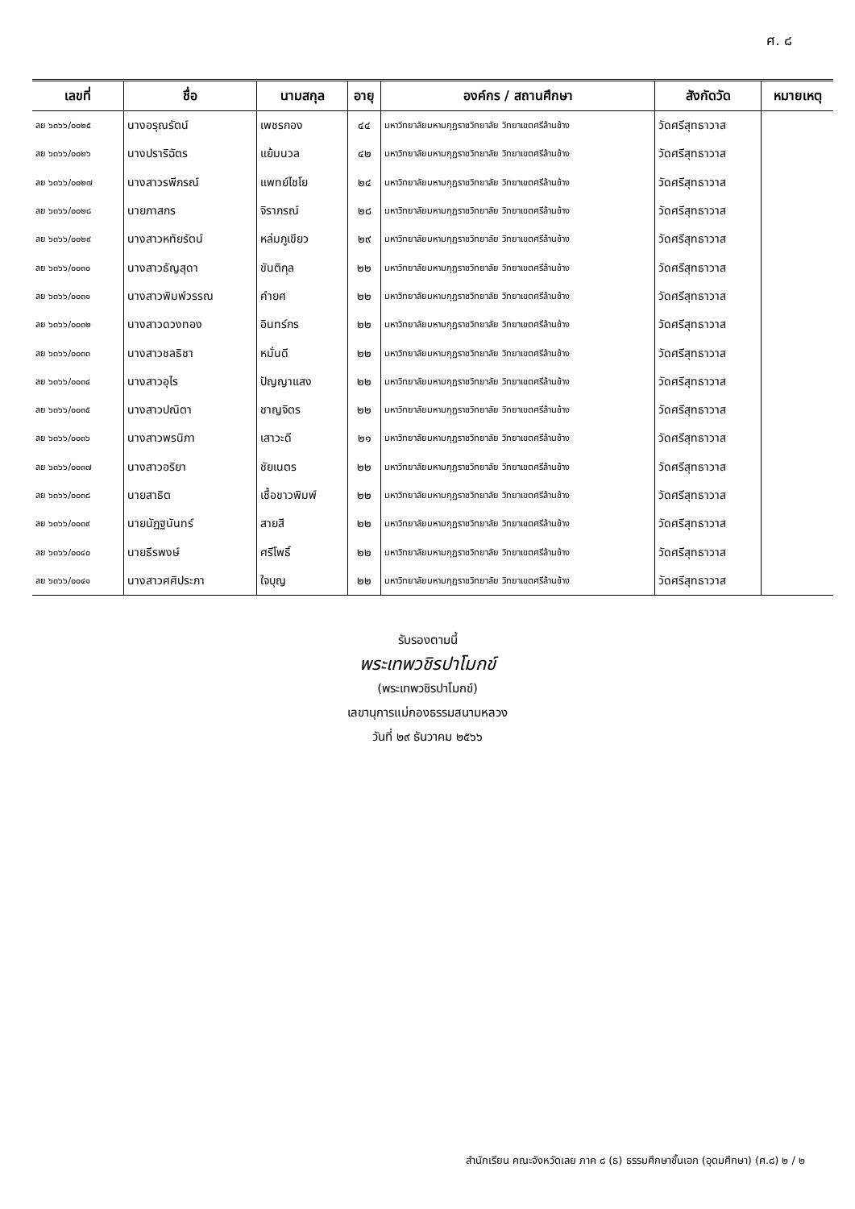ศ. ๘
| เลขที่ | ชื่อ | นามสกุล | อายุ | องค์กร / สถานศึกษา | สังกัดวัด | หมายเหตุ |
| --- | --- | --- | --- | --- | --- | --- |
| ลย ๖๓๖๖/๐๐๒๕ | นางอรุณรัตน์ | เพชรกอง | ๔๔ | มหาวิทยาลัยมหามกุฏราชวิทยาลัย วิทยาเขตศรีล้านช้าง | วัดศรีสุทธาวาส | |
| ลย ๖๓๖๖/๐๐๒๖ | นางปราริฉัตร | แย้มนวล | ๔๒ | มหาวิทยาลัยมหามกุฏราชวิทยาลัย วิทยาเขตศรีล้านช้าง | วัดศรีสุทธาวาส | |
| ลย ๖๓๖๖/๐๐๒๗ | นางสาวรพีภรณ์ | แพทย์ไชโย | ๒๔ | มหาวิทยาลัยมหามกุฏราชวิทยาลัย วิทยาเขตศรีล้านช้าง | วัดศรีสุทธาวาส | |
| ลย ๖๓๖๖/๐๐๒๘ | นายภาสกร | จิราภรณ์ | ๒๘ | มหาวิทยาลัยมหามกุฏราชวิทยาลัย วิทยาเขตศรีล้านช้าง | วัดศรีสุทธาวาส | |
| ลย ๖๓๖๖/๐๐๒๙ | นางสาวหทัยรัตน์ | หล่มภูเขียว | ๒๙ | มหาวิทยาลัยมหามกุฏราชวิทยาลัย วิทยาเขตศรีล้านช้าง | วัดศรีสุทธาวาส | |
| ลย ๖๓๖๖/๐๐๓๐ | นางสาวธัญสุดา | ขันติกุล | ๒๒ | มหาวิทยาลัยมหามกุฏราชวิทยาลัย วิทยาเขตศรีล้านช้าง | วัดศรีสุทธาวาส | |
| ลย ๖๓๖๖/๐๐๓๑ | นางสาวพิมพ์วรรณ | คำยศ | ๒๒ | มหาวิทยาลัยมหามกุฏราชวิทยาลัย วิทยาเขตศรีล้านช้าง | วัดศรีสุทธาวาส | |
| ลย ๖๓๖๖/๐๐๓๒ | นางสาวดวงทอง | อินทร์กร | ๒๒ | มหาวิทยาลัยมหามกุฏราชวิทยาลัย วิทยาเขตศรีล้านช้าง | วัดศรีสุทธาวาส | |
| ลย ๖๓๖๖/๐๐๓๓ | นางสาวชลธิชา | หมั่นดี | ๒๒ | มหาวิทยาลัยมหามกุฏราชวิทยาลัย วิทยาเขตศรีล้านช้าง | วัดศรีสุทธาวาส | |
| ลย ๖๓๖๖/๐๐๓๔ | นางสาวอุไร | ปัญญาแสง | ๒๒ | มหาวิทยาลัยมหามกุฏราชวิทยาลัย วิทยาเขตศรีล้านช้าง | วัดศรีสุทธาวาส | |
| ลย ๖๓๖๖/๐๐๓๕ | นางสาวปณิตา | ชาญจิตร | ๒๒ | มหาวิทยาลัยมหามกุฏราชวิทยาลัย วิทยาเขตศรีล้านช้าง | วัดศรีสุทธาวาส | |
| ลย ๖๓๖๖/๐๐๓๖ | นางสาวพรนิภา | เสาวะดี | ๒๑ | มหาวิทยาลัยมหามกุฏราชวิทยาลัย วิทยาเขตศรีล้านช้าง | วัดศรีสุทธาวาส | |
| ลย ๖๓๖๖/๐๐๓๗ | นางสาวอริยา | ชัยเนตร | ๒๒ | มหาวิทยาลัยมหามกุฏราชวิทยาลัย วิทยาเขตศรีล้านช้าง | วัดศรีสุทธาวาส | |
| ลย ๖๓๖๖/๐๐๓๘ | นายสาธิต | เชื้อขาวพิมพ์ | ๒๒ | มหาวิทยาลัยมหามกุฏราชวิทยาลัย วิทยาเขตศรีล้านช้าง | วัดศรีสุทธาวาส | |
| ลย ๖๓๖๖/๐๐๓๙ | นายนัฏฐนันทร์ | สายสี | ๒๒ | มหาวิทยาลัยมหามกุฏราชวิทยาลัย วิทยาเขตศรีล้านช้าง | วัดศรีสุทธาวาส | |
| ลย ๖๓๖๖/๐๐๔๐ | นายธีรพงษ์ | ศรีโพธิ์ | ๒๒ | มหาวิทยาลัยมหามกุฏราชวิทยาลัย วิทยาเขตศรีล้านช้าง | วัดศรีสุทธาวาส | |
| ลย ๖๓๖๖/๐๐๔๑ | นางสาวศศิประภา | ใจบุญ | ๒๒ | มหาวิทยาลัยมหามกุฏราชวิทยาลัย วิทยาเขตศรีล้านช้าง | วัดศรีสุทธาวาส | |
รับรองตามนี้
พระเทพวชิรปาโมกข์
(พระเทพวชิรปาโมกข์)
เลขานุการแม่กองธรรมสนามหลวง
วันที่ ๒๙ ธันวาคม ๒๕๖๖
สำนักเรียน คณะจังหวัดเลย ภาค ๘ (ธ) ธรรมศึกษาชั้นเอก (อุดมศึกษา) (ศ.๘) ๒ / ๒